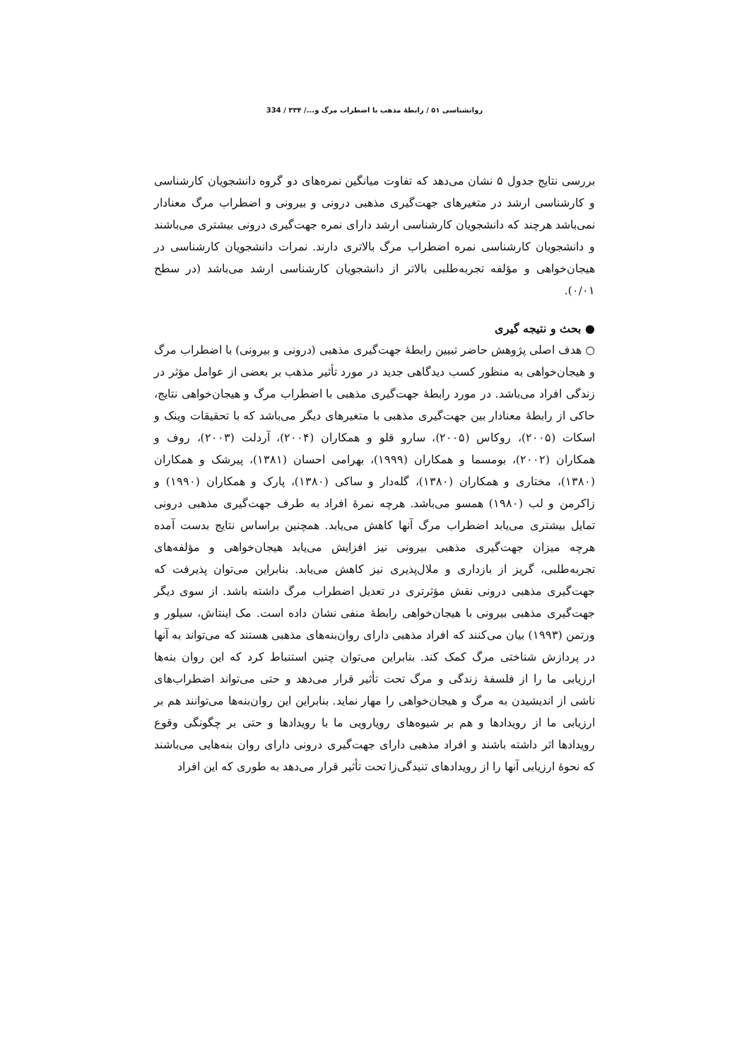روانشناسی ۵۱ / رابطهٔ مذهب با اضطراب مرگ و.../ ۳۳۴ / 334
بررسی نتایج جدول ۵ نشان می‌دهد که تفاوت میانگین نمره‌های دو گروه دانشجویان کارشناسی و کارشناسی ارشد در متغیرهای جهت‌گیری مذهبی درونی و بیرونی و اضطراب مرگ معنادار نمی‌باشد هرچند که دانشجویان کارشناسی ارشد دارای نمره جهت‌گیری درونی بیشتری می‌باشند و دانشجویان کارشناسی نمره اضطراب مرگ بالاتری دارند. نمرات دانشجویان کارشناسی در هیجان‌خواهی و مؤلفه تجربه‌طلبی بالاتر از دانشجویان کارشناسی ارشد می‌باشد (در سطح ۰/۰۱).
● بحث و نتیجه گیری
○ هدف اصلی پژوهش حاضر تبیین رابطهٔ جهت‌گیری مذهبی (درونی و بیرونی) با اضطراب مرگ و هیجان‌خواهی به منظور کسب دیدگاهی جدید در مورد تأثیر مذهب بر بعضی از عوامل مؤثر در زندگی افراد می‌باشد. در مورد رابطهٔ جهت‌گیری مذهبی با اضطراب مرگ و هیجان‌خواهی نتایج، حاکی از رابطهٔ معنادار بین جهت‌گیری مذهبی با متغیرهای دیگر می‌باشد که با تحقیقات وینک و اسکات (۲۰۰۵)، روکاس (۲۰۰۵)، سارو قلو و همکاران (۲۰۰۴)، آردلت (۲۰۰۳)، روف و همکاران (۲۰۰۲)، بومسما و همکاران (۱۹۹۹)، بهرامی احسان (۱۳۸۱)، پیرشک و همکاران (۱۳۸۰)، مختاری و همکاران (۱۳۸۰)، گله‌دار و ساکی (۱۳۸۰)، پارک و همکاران (۱۹۹۰) و زاکرمن و لب (۱۹۸۰) همسو می‌باشد. هرچه نمرهٔ افراد به طرف جهت‌گیری مذهبی درونی تمایل بیشتری می‌یابد اضطراب مرگ آنها کاهش می‌یابد. همچنین براساس نتایج بدست آمده هرچه میزان جهت‌گیری مذهبی بیرونی نیز افزایش می‌یابد هیجان‌خواهی و مؤلفه‌های تجربه‌طلبی، گریز از بازداری و ملال‌پذیری نیز کاهش می‌یابد. بنابراین می‌توان پذیرفت که جهت‌گیری مذهبی درونی نقش مؤثرتری در تعدیل اضطراب مرگ داشته باشد. از سوی دیگر جهت‌گیری مذهبی بیرونی با هیجان‌خواهی رابطهٔ منفی نشان داده است. مک اینتاش، سیلور و ورتمن (۱۹۹۳) بیان می‌کنند که افراد مذهبی دارای روان‌بنه‌های مذهبی هستند که می‌تواند به آنها در پردازش شناختی مرگ کمک کند. بنابراین می‌توان چنین استنباط کرد که این روان بنه‌ها ارزیابی ما را از فلسفهٔ زندگی و مرگ تحت تأثیر قرار می‌دهد و حتی می‌تواند اضطراب‌های ناشی از اندیشیدن به مرگ و هیجان‌خواهی را مهار نماید. بنابراین این روان‌بنه‌ها می‌توانند هم بر ارزیابی ما از رویدادها و هم بر شیوه‌های رویارویی ما با رویدادها و حتی بر چگونگی وقوع رویدادها اثر داشته باشند و افراد مذهبی دارای جهت‌گیری درونی دارای روان بنه‌هایی می‌باشند که نحوهٔ ارزیابی آنها را از رویدادهای تنیدگی‌زا تحت تأثیر قرار می‌دهد به طوری که این افراد